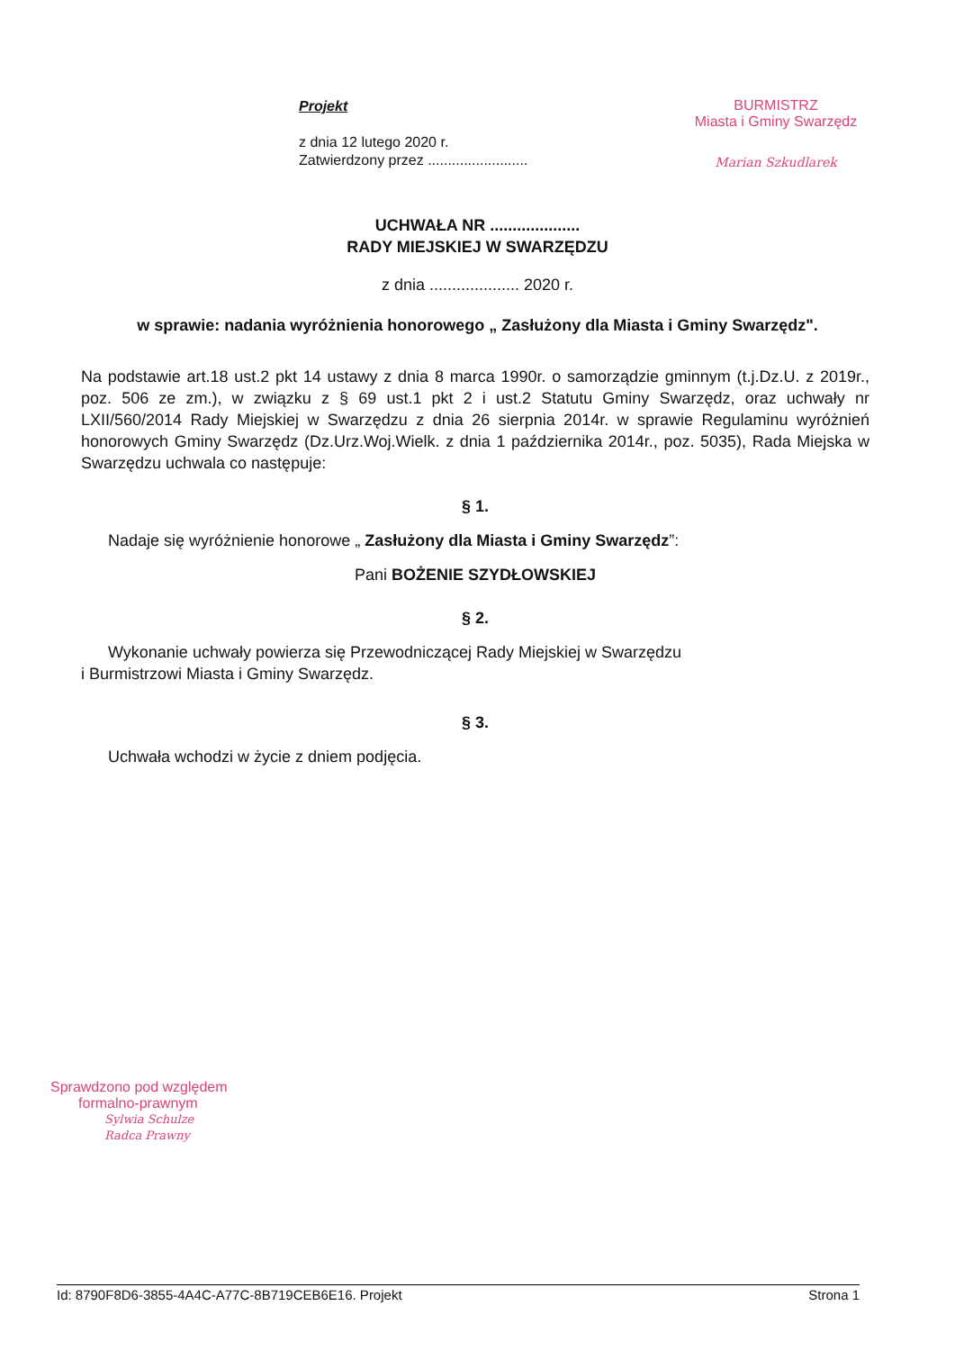Projekt
z dnia 12 lutego 2020 r.
Zatwierdzony przez .........................
BURMISTRZ
Miasta i Gminy Swarzędz
Marian Szkudlarek
UCHWAŁA NR ....................
RADY MIEJSKIEJ W SWARZĘDZU
z dnia .................... 2020 r.
w sprawie: nadania wyróżnienia honorowego „ Zasłużony dla Miasta i Gminy Swarzędz".
Na podstawie art.18 ust.2 pkt 14 ustawy z dnia 8 marca 1990r. o samorządzie gminnym (t.j.Dz.U. z 2019r., poz. 506 ze zm.), w związku z § 69 ust.1 pkt 2 i ust.2 Statutu Gminy Swarzędz, oraz uchwały nr LXII/560/2014 Rady Miejskiej w Swarzędzu z dnia 26 sierpnia 2014r. w sprawie Regulaminu wyróżnień honorowych Gminy Swarzędz (Dz.Urz.Woj.Wielk. z dnia 1 października 2014r., poz. 5035), Rada Miejska w Swarzędzu uchwala co następuje:
§ 1.
Nadaje się wyróżnienie honorowe „ Zasłużony dla Miasta i Gminy Swarzędz”:
Pani BOŻENIE SZYDŁOWSKIEJ
§ 2.
Wykonanie uchwały powierza się Przewodniczącej Rady Miejskiej w Swarzędzu
i Burmistrzowi Miasta i Gminy Swarzędz.
§ 3.
Uchwała wchodzi w życie z dniem podjęcia.
Sprawdzono pod względem
formalno-prawnym
Sylwia Schulze
Radca Prawny
Id: 8790F8D6-3855-4A4C-A77C-8B719CEB6E16. Projekt Strona 1